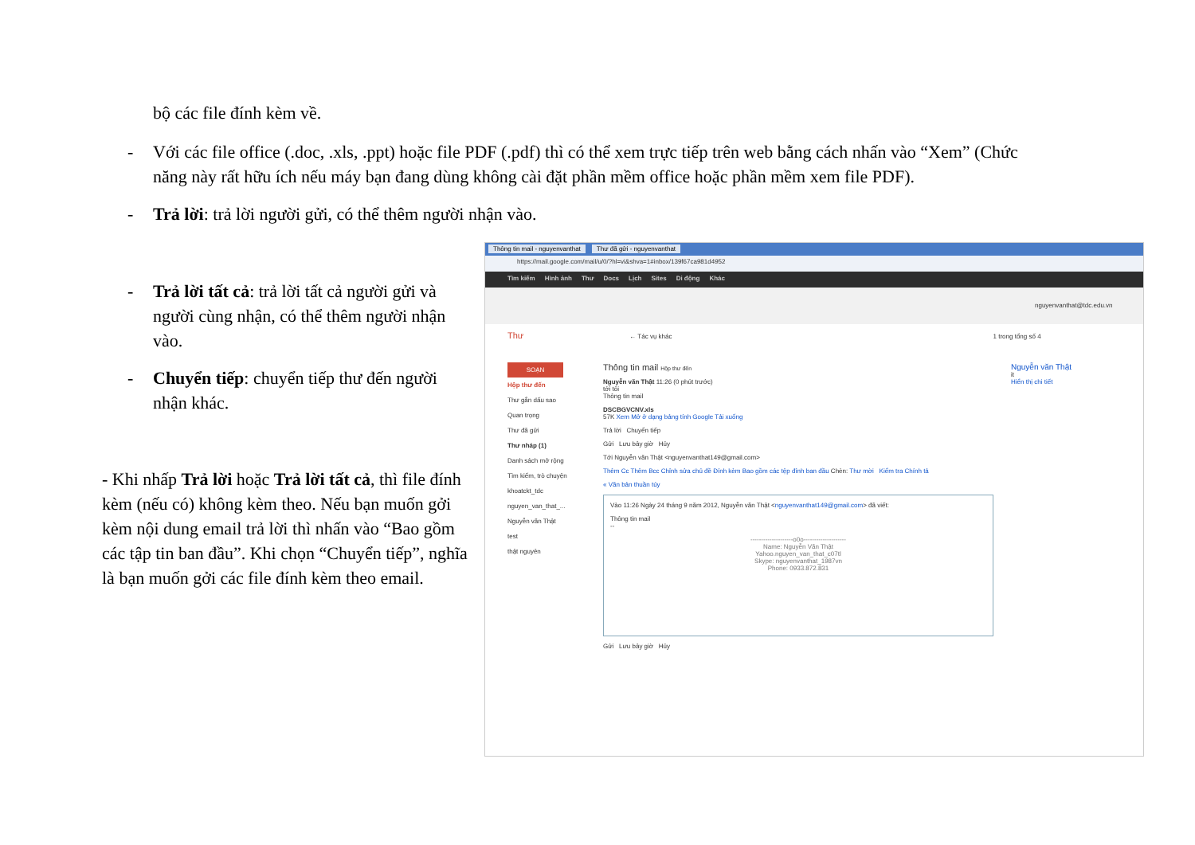bộ các file đính kèm về.
- Với các file office (.doc, .xls, .ppt) hoặc file PDF (.pdf) thì có thể xem trực tiếp trên web bằng cách nhấn vào “Xem” (Chức
năng này rất hữu ích nếu máy bạn đang dùng không cài đặt phần mềm office hoặc phần mềm xem file PDF).
- Trả lời: trả lời người gửi, có thể thêm người nhận vào.
- Trả lời tất cả: trả lời tất cả người gửi và
người cùng nhận, có thể thêm người nhận
vào.
- Chuyển tiếp: chuyển tiếp thư đến người
nhận khác.
- Khi nhấp Trả lời hoặc Trả lời tất cả, thì file đính kèm (nếu có) không kèm theo. Nếu bạn muốn gởi kèm nội dung email trả lời thì nhấn vào “Bao gồm các tập tin ban đầu”. Khi chọn “Chuyển tiếp”, nghĩa là bạn muốn gởi các file đính kèm theo email.
Thông tin mail - nguyenvanthat Thư đã gửi - nguyenvanthat
https://mail.google.com/mail/u/0/?hl=vi&shva=1#inbox/139f67ca981d4952
Tìm kiếm Hình ảnh Thư Docs Lịch Sites Di động Khác
nguyenvanthat@tdc.edu.vn
Thư ← Tác vụ khác 1 trong tổng số 4
SOẠN
Hộp thư đến
Thư gắn dấu sao
Quan trọng
Thư đã gửi
Thư nháp (1)
Danh sách mở rộng
Tìm kiếm, trò chuyện
khoatckt_tdc
nguyen_van_that_...
Nguyễn văn Thật
test
thật nguyên
Thông tin mail Hộp thư đến
Nguyễn văn Thật 11:26 (0 phút trước)
tới tôi
Thông tin mail
DSCBGVCNV.xls
57K Xem Mở ở dạng bảng tính Google Tải xuống
Trả lời Chuyển tiếp
Gửi Lưu bây giờ Hủy
Tới Nguyễn văn Thật <nguyenvanthat149@gmail.com>
Thêm Cc Thêm Bcc Chỉnh sửa chủ đề Đính kèm Bao gồm các tệp đính ban đầu Chèn: Thư mời Kiểm tra Chính tả
« Văn bản thuần túy
Vào 11:26 Ngày 24 tháng 9 năm 2012, Nguyễn văn Thật <nguyenvanthat149@gmail.com> đã viết:
Thông tin mail
--
--------------------o0o--------------------
Name: Nguyễn Văn Thật
Yahoo.nguyen_van_that_c07tl
Skype: nguyenvanthat_1987vn
Phone: 0933.872.831
Gửi Lưu bây giờ Hủy
Nguyễn văn Thật
it
Hiển thị chi tiết